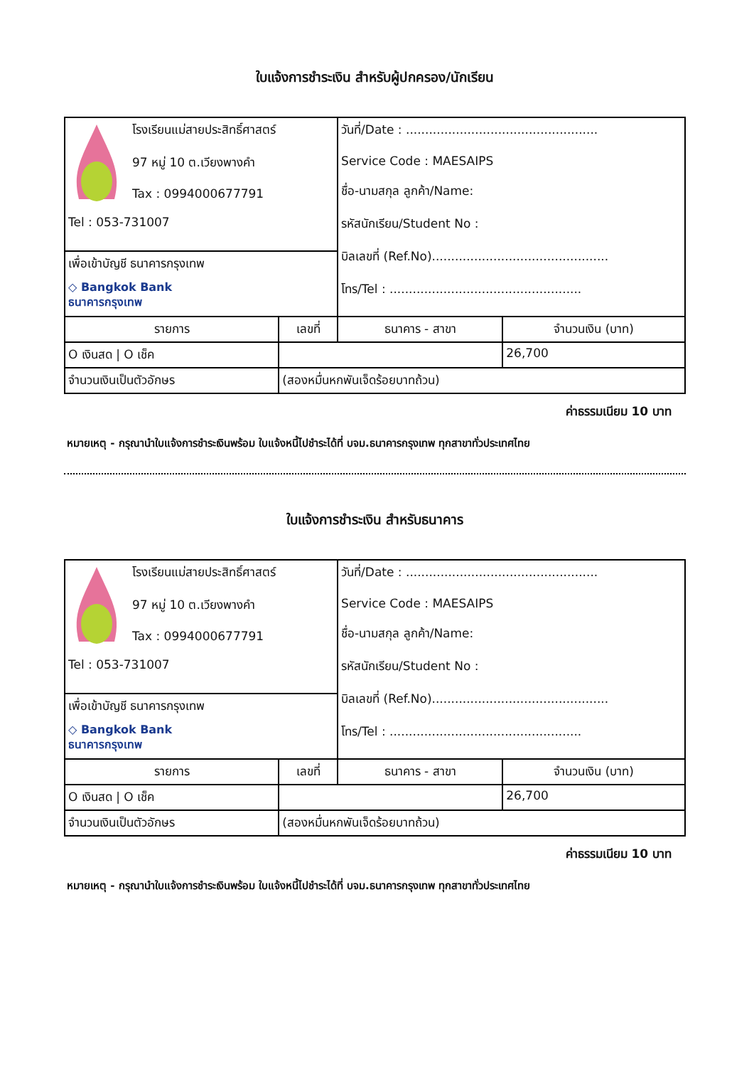ใบแจ้งการชำระเงิน สำหรับผู้ปกครอง/นักเรียน
| โรงเรียนแม่สายประสิทธิ์ศาสตร์ 97 หมู่ 10 ต.เวียงพางคำ Tax : 0994000677791 Tel : 053-731007 | | วันที่/Date : .................................................. Service Code : MAESAIPS ชื่อ-นามสกุล ลูกค้า/Name: รหัสนักเรียน/Student No : บิลเลขที่ (Ref.No).............................................. โทร/Tel : .................................................. | |
| เพื่อเข้าบัญชี ธนาคารกรุงเทพ ◇ Bangkok Bank ธนาคารกรุงเทพ | | | |
| รายการ | เลขที่ | ธนาคาร - สาขา | จำนวนเงิน (บาท) |
| O เงินสด / O เช็ค | | | 26,700 |
| จำนวนเงินเป็นตัวอักษร | (สองหมื่นหกพันเจ็ดร้อยบาทถ้วน) | | |
ค่าธรรมเนียม 10 บาท
หมายเหตุ - กรุณานำใบแจ้งการชำระเงินพร้อม ใบแจ้งหนี้ไปชำระได้ที่ บจม.ธนาคารกรุงเทพ ทุกสาขาทั่วประเทศไทย
ใบแจ้งการชำระเงิน สำหรับธนาคาร
| โรงเรียนแม่สายประสิทธิ์ศาสตร์ 97 หมู่ 10 ต.เวียงพางคำ Tax : 0994000677791 Tel : 053-731007 | | วันที่/Date : .................................................. Service Code : MAESAIPS ชื่อ-นามสกุล ลูกค้า/Name: รหัสนักเรียน/Student No : บิลเลขที่ (Ref.No).............................................. โทร/Tel : .................................................. | |
| เพื่อเข้าบัญชี ธนาคารกรุงเทพ ◇ Bangkok Bank ธนาคารกรุงเทพ | | | |
| รายการ | เลขที่ | ธนาคาร - สาขา | จำนวนเงิน (บาท) |
| O เงินสด / O เช็ค | | | 26,700 |
| จำนวนเงินเป็นตัวอักษร | (สองหมื่นหกพันเจ็ดร้อยบาทถ้วน) | | |
ค่าธรรมเนียม 10 บาท
หมายเหตุ - กรุณานำใบแจ้งการชำระเงินพร้อม ใบแจ้งหนี้ไปชำระได้ที่ บจม.ธนาคารกรุงเทพ ทุกสาขาทั่วประเทศไทย